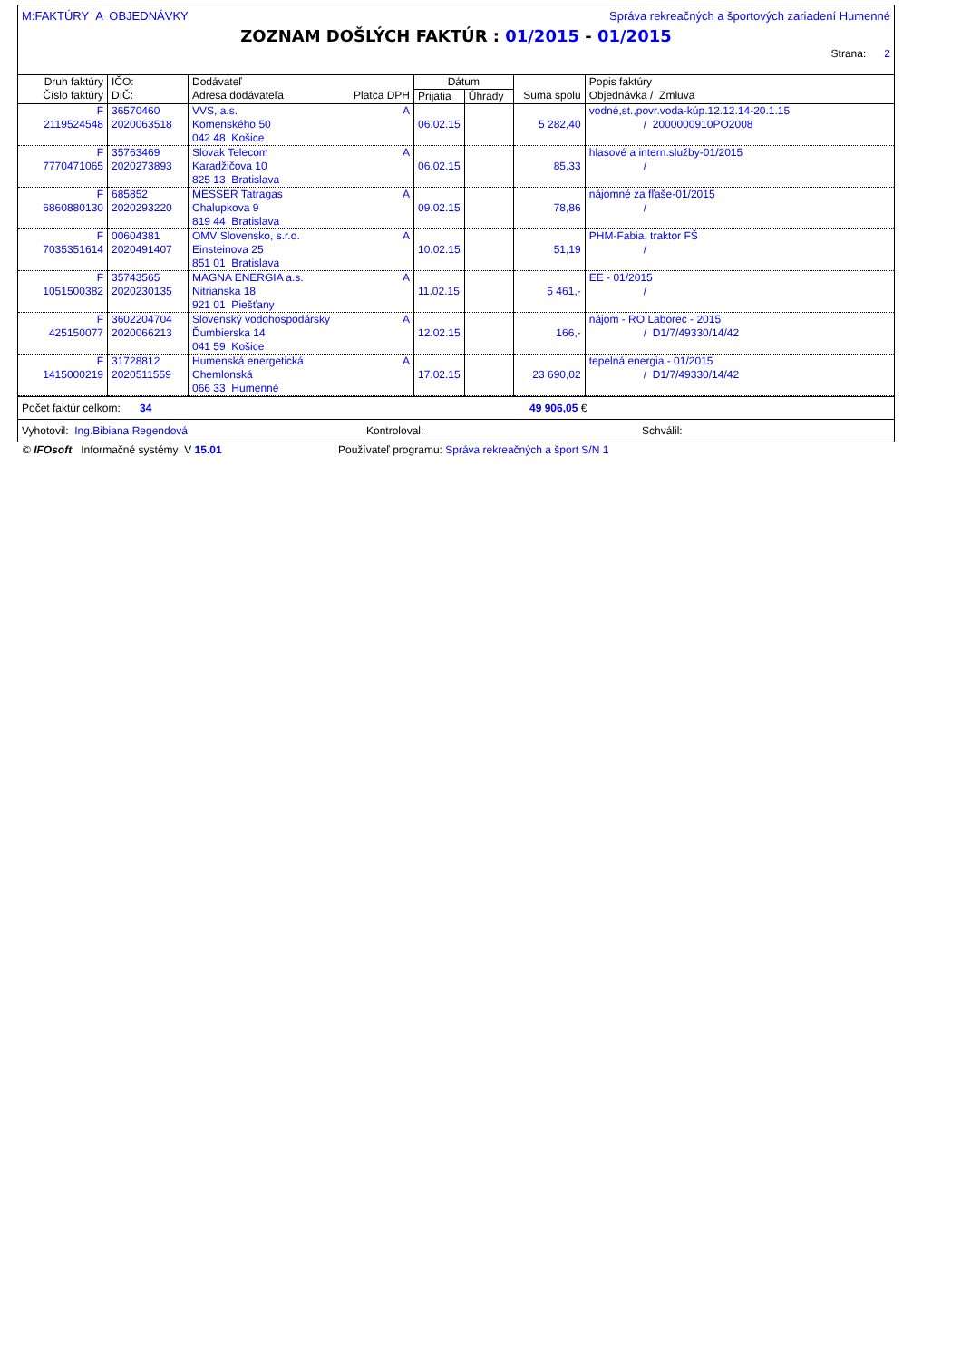M:FAKTÚRY A OBJEDNÁVKY Správa rekreačných a športových zariadení Humenné
ZOZNAM DOŠLÝCH FAKTÚR : 01/2015 - 01/2015
Strana: 2
| Druh faktúry Číslo faktúry | IČO: DIČ: | Dodávateľ Adresa dodávateľa Platca DPH | Dátum | | Suma spolu | Popis faktúry Objednávka / Zmluva |
| --- | --- | --- | --- | --- | --- | --- |
| | | | Prijatia | Úhrady | | |
| F 2119524548 | 36570460 2020063518 | VVS, a.s. A Komenského 50 042 48 Košice | 06.02.15 | | 5 282,40 | vodné,st.,povr.voda-kúp.12.12.14-20.1.15 / 2000000910PO2008 |
| F 7770471065 | 35763469 2020273893 | Slovak Telecom A Karadžičova 10 825 13 Bratislava | 06.02.15 | | 85,33 | hlasové a intern.služby-01/2015 / |
| F 6860880130 | 685852 2020293220 | MESSER Tatragas A Chalupkova 9 819 44 Bratislava | 09.02.15 | | 78,86 | nájomné za fľaše-01/2015 / |
| F 7035351614 | 00604381 2020491407 | OMV Slovensko, s.r.o. A Einsteinova 25 851 01 Bratislava | 10.02.15 | | 51,19 | PHM-Fabia, traktor FŠ / |
| F 1051500382 | 35743565 2020230135 | MAGNA ENERGIA a.s. A Nitrianska 18 921 01 Piešťany | 11.02.15 | | 5 461,- | EE - 01/2015 / |
| F 425150077 | 3602204704 2020066213 | Slovenský vodohospodársky A Ďumbierska 14 041 59 Košice | 12.02.15 | | 166,- | nájom - RO Laborec - 2015 / D1/7/49330/14/42 |
| F 1415000219 | 31728812 2020511559 | Humenská energetická A Chemlonská 066 33 Humenné | 17.02.15 | | 23 690,02 | tepelná energia - 01/2015 / D1/7/49330/14/42 |
Počet faktúr celkom: 34 49 906,05 €
Vyhotovil: Ing.Bibiana Regendová Kontroloval: Schválil:
© IFOsoft Informačné systémy V 15.01 Používateľ programu: Správa rekreačných a šport S/N 1